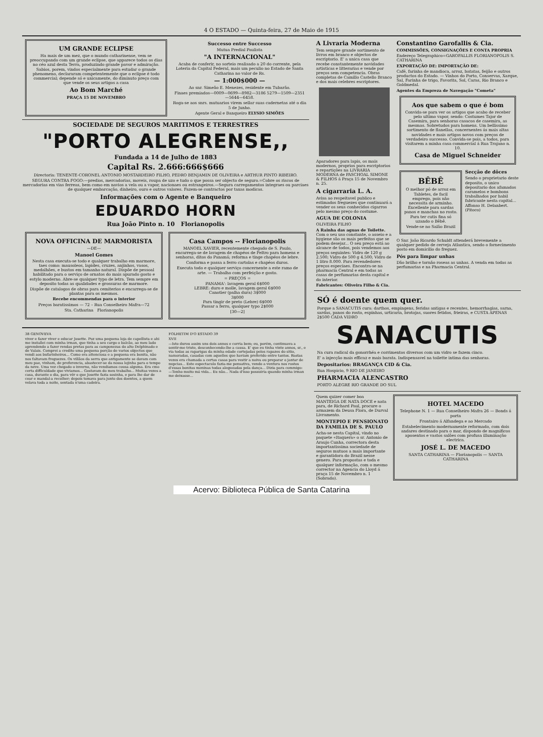4 O ESTADO — Quinta-feira, 27 de Maio de 1915
UM GRANDE ECLIPSE
Ha mais de um mez, que o mundo catharinense, vem se preoccupando com um grande eclipse, que apparece todos os dias no céo azul desta Terra, produzindo grande pavor e admiração. Sabios, porem, vindos especialmente para estudar o grande phenomeno, declararam competentemente que o eclipse é todo commercial; depende só e unicamente, do diminuto preço com que vende os seus artigos a casa
Ao Bom Marché
PRAÇA 15 DE NOVEMBRO
Successo entre Successo
Mutua Predial Paulista
"A INTERNACIONAL"
Acaba de conferir, no sorteio realisado a 20 do corrente, pela Loteria da Capital Federal, mais um peculio no Estado de Santa Catharina no valor de Rs.
— 1:000$000 —
Ao snr. Simeão E. Menezes, residente em Tubarão.
Finaes premiados—0009—0699—8982—3186 5279—1509—2351—5644—6458.
Roga-se aos snrs. mutuarios virem sellar suas cadernetas até o dia 5 de Junho.
Agente Geral e Banqueiro ELYSIO SIMÕES
SOCIEDADE DE SEGUROS MARITIMOS E TERRESTRES
"PORTO ALEGRENSE,,
Fundada a 14 de Julho de 1883
Capital Rs. 2.666:666$666
Directoria: TENENTE-CORONEL ANTONIO MOSTARDEIRO FILHO, PEDRO BENJAMIN DE OLIVEIRA e ARTHUR PINTO RIBEIRO.
SEGURA CONTRA FOGO:—predios, mercadorias, moveis, roupa de uzo e tudo o que possa ser objecto de seguro.=Cobre os riscos de mercadorias em vias ferreas, bem como em navios a vela ou a vapor, nacionaes ou estrangeiros.—Segura carregamentos integraes ou parciaes de qualquer embarcação, dinheiro, ouro e outros valores. Fazem-se contractos por taxas modicas.
Informações com o Agente e Banqueiro
EDUARDO HORN
Rua João Pinto n. 10 Florianopolis
NOVA OFFICINA DE MARMORISTA
—DE—
Manoel Gomes
Nesta casa executa-se todo e qualquer trabalho em marmore, taes como: mausoleos, lapides, cruzes, anjinhos, vasos, medalhões, e bustos em tamanho natural. Dispõe de pessoal habilitado para o serviço de ornatos do mais apurado gosto e estylo moderno. Abre-se qualquer typo de letra. Tem sempre em deposito todas as qualidades e grossuras de marmore.
Dispõe de catalogos de obras para cemiterios e encarrega-se de plantas para os mesmos.
Recebe encommendas para o interior
Preços baratissimos — 72 – Rua Conselheiro Mafra—72
Sta. Catharina Florianopolis
Casa Campos -- Florianopolis
MANOEL XAVIER, recentemente chegado de S. Paulo, encarrega-se de lavagem de chapéos de Feltro para homens e senhoras, ditos do Panamá; reforma e tinge chapéos de lebre.
Conforma e passa a ferro cartolas e chapéos duros.
Executa todo e qualquer serviço concernente a este ramo de arte. — Trabalho com perfeição e gosto.
= PREÇOS =
PANAMA': lavagem geral 6$000
LEBRE: duro e molle, lavagem geral 6$000
Canotier (palha dura) 3$000
3$000
Para tingir de preto (Lebre) 6$000
Passar a ferro, qualquer typo 2$000
[30—2]
38 GENOVEVA
viver e fazer viver e educar Josette. Puz uma pequena loja de capellista e ahi me installei com minha irman, que tinha a seu cargo o balcão, ao meu lado aprendendo a fazer rendas pretas para as camponezas do alto Delphinado e de Valais. Comprei a credito uma pequena porção de varios objectos que vendi aos bufarinheiros... Como era attenciosa e a pequena era bonita, não nos faltavam freguezes. Os villãos da serra que antigamente se davam com meu pae, vinham, de preferencia, abastecer-se da nossa lojinha para o tempo da neve. Uma vez chegado o inverno, não vendiamos cousa alguma. Era cmo certa difficuldade que viviamos... Gostavam do meu trabalho... Muitas vezes a casa, durante o dia, para vêr o que Josette fazia sosinha, e para lhe dar de cear e mandal-a recolher; depois tomava para junto dos doentes, a quem velava toda a noite, sentada n'uma cadeira.
FOLHETIM D'O ESTADO 39
XVII
—Isto durou assim uns dois annos e corria bem; eu, porém, continuava a sentir-me triste, desconhecendo-lhe a causa. E' que eu tinha vinte annos, sr., e via todas as raparigas da minha edade cortejadas pelos rapazes do sitio, namoradas, casadas com aquelles que haviam preferido entre tantos. Bastas vezes era chamada a certas casas para vestir a noiva ou preparar o jantar de nupcias... Este espectaculo fazia-me pensativa, vendo a ventura nos rostos d'essas bonitas meninas todas alegueadas pela dança... Dizia para commigo: —Tenho muito má vida... Eu não... Nada d'isso possuiria quando minha irman me deixasse...
A Livraria Moderna
Tem sempre grande sortimento de livros em branco e objectos de escriptorio. E' a unica casa que recebe constantemente novidades artisticas e litterarias e vende por preços sem competencia. Obras completas de Camillo Castello Branco e dos mais celebres escriptores.
Aparadores para lapis, os mais modernos, proprios para escriptorios e repartições na LIVRARIA MODERNA de PASCHOAL SIMONE & FILHOS á Praça 15 de Novembro n. 25.
A cigarraria L. A.
Avisa ao respeitavel publico e estimados freguezes que continuará a vender os seus conhecidos cigarros pelo mesmo preço do costume.
AGUA DE COLONIA
OLIVEIRA FILHO
A Rainha das aguas de Toilette. Com o seu uso constante, o asseio e a hygiene são os mais perfeitos que se podem desejar... O seu preço está ao alcance de todos, pois vendemos aos preços seguintes: Vidro de 120 g 2.500; Vidro de 500 g 4.500; Vidro de 1 litro 8.000. Para revendedores preços especiaes. Encontra-se na pharmacia Central e em todas as casas de perfumarias desta capital e do interior.
Fabricantes: Oliveira Filho & Cia.
Constantino Garofallis & Cia.
COMMISSÕES, CONSIGNAÇÕES E CONTA PROPRIA
Endereço Telegraphico=GAROFALLIS FLORIANOPOLIS S. CATHARINA
EXPORTAÇÃO DE: IMPORTAÇÃO DE:
Café, farinha de mandioca, arroz, batatas, feijão e outros productos do Estado. — Vinhos do Porto, Conservas, Xarque, Sal, Farinha de trigo, Favorita, Sol, Caras, Rio Branco e Goldmedal.
Agentes da Empreza de Navegação "Cometa"
Aos que sabem o que é bom
Convida-se para ver os artigos que acabo de receber pelo ultimo vapor, sendo: Costumes Tajor de Casemira, para senhoras casacos de casemira, as mesmas. Sobretudos para homens. Um bellissimo sortimento de flanellas, concernentes ás mais altas novidades e mais artigos novos com preços de verdadeiro successo. Convida-se pois, a todos, para visitarem a minha casa commercial á Rua Trajano n. 10.
Casa de Miguel Schneider
BÊBÊ
O melhor pó de arroz em Tabletes, de facil emprego, pois não necessita de arminho. Excellente para sardas panos e manchas no rosto. Para ter cutis fina só uzando o Bêbê.
Vende-se no Salão Brazil
Secção de dôces
Sendo o proprietario deste deposito, o unico depositario dos afamados caramelos e bombons trabalhados por habil fabricante nesta capital... Affonso H. Delanbert. (Pitoco)
O Snr. João Ricardo Schuldt attenderá brevemente a qualquer pedido de cerveja Atlantica, sendo o fornecimento posto em domicilio do freguez.
Pós para limpar unhas
Dão brilho e tornão roseas as unhas. A venda em todas as perfumarias e na Pharmacia Central.
SÓ é doente quem quer.
Porque a SANACUTIS cura: darthos, empingens, feridas antigas e recentes, hemorrhagias, sarna, sardas, panos do rosto, espinhas, urticaria, brotojas, suores fetidos, frieiras, e CUSTA APENAS 2$500 CADA VIDRO
SANACUTIS
Na cura radical da gonorrhéa e corrimentos diversos com um vidro se fazem cinco.
E' a injecção mais efficaz e mais barata. Indispensavel na toilette intima das senhoras.
Depositarios: BRAGANÇA CID & Cia.
Rua Hospicio, 9 RIO DE JANEIRO
PHARMACIA ALENCASTRO
PORTO ALEGRE RIO GRANDE DO SUL
Quem quizer comer boa MANTEIGA DE NATA DOCE e nata para, de Richard Paul, procure o armazem da Deusa Flora, de Durval Livramento.
MONTEPIO E PENSIONATO DA FAMILIA DE S. PAULO
Acha-se nesta Capital, vindo no paquete «Itaquera» o sr. Antonio de Araujo Cunha, correctora desta importantissima sociedade de seguros mutuos a mais importante e garantidora do Brazil nesse genero. Para propostas e toda e qualquer informação, com o mesmo corrector na Agencia do Lloyd á praça 15 de Novembro n. 1 (Sobrado).
HOTEL MACEDO
Telephone N. 1 — Rua Conselheiro Mafra 26 — Bonds á porta
Frontairo á Alfandega e ao Mercado
Estabelecimento modernamente reformado, com dois andares destinado para o mar, dispondo de magnificos aposentos e vastos salões com profusa illuminação electrica.
JOSÉ L. DE MACEDO
SANTA CATHARINA — Florianopolis — SANTA CATHARINA
Acervo: Biblioteca Pública de Santa Catarina